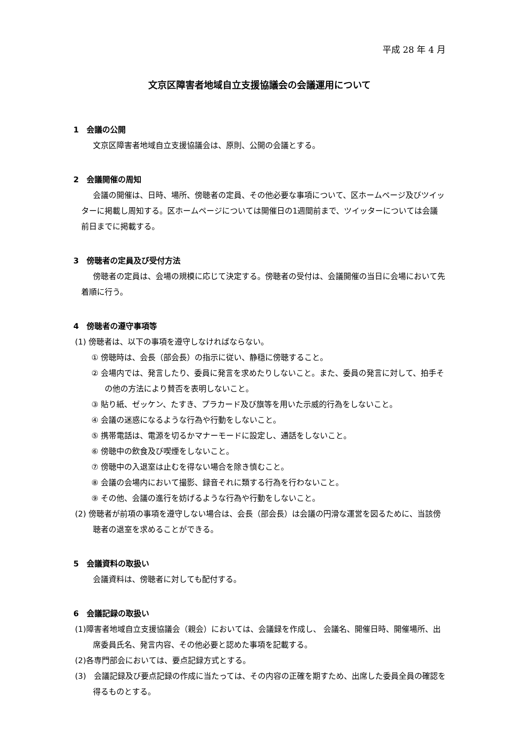平成 28 年 4 月
文京区障害者地域自立支援協議会の会議運用について
1　会議の公開
文京区障害者地域自立支援協議会は、原則、公開の会議とする。
2　会議開催の周知
会議の開催は、日時、場所、傍聴者の定員、その他必要な事項について、区ホームページ及びツイッターに掲載し周知する。区ホームページについては開催日の1週間前まで、ツイッターについては会議前日までに掲載する。
3　傍聴者の定員及び受付方法
傍聴者の定員は、会場の規模に応じて決定する。傍聴者の受付は、会議開催の当日に会場において先着順に行う。
4　傍聴者の遵守事項等
(1) 傍聴者は、以下の事項を遵守しなければならない。
① 傍聴時は、会長（部会長）の指示に従い、静穏に傍聴すること。
② 会場内では、発言したり、委員に発言を求めたりしないこと。また、委員の発言に対して、拍手その他の方法により賛否を表明しないこと。
③ 貼り紙、ゼッケン、たすき、プラカード及び旗等を用いた示威的行為をしないこと。
④ 会議の迷惑になるような行為や行動をしないこと。
⑤ 携帯電話は、電源を切るかマナーモードに設定し、通話をしないこと。
⑥ 傍聴中の飲食及び喫煙をしないこと。
⑦ 傍聴中の入退室は止むを得ない場合を除き慎むこと。
⑧ 会議の会場内において撮影、録音それに類する行為を行わないこと。
⑨ その他、会議の進行を妨げるような行為や行動をしないこと。
(2) 傍聴者が前項の事項を遵守しない場合は、会長（部会長）は会議の円滑な運営を図るために、当該傍聴者の退室を求めることができる。
5　会議資料の取扱い
会議資料は、傍聴者に対しても配付する。
6　会議記録の取扱い
(1)障害者地域自立支援協議会（親会）においては、会議録を作成し、 会議名、開催日時、開催場所、出席委員氏名、発言内容、その他必要と認めた事項を記載する。
(2)各専門部会においては、要点記録方式とする。
(3)　会議記録及び要点記録の作成に当たっては、その内容の正確を期すため、出席した委員全員の確認を得るものとする。